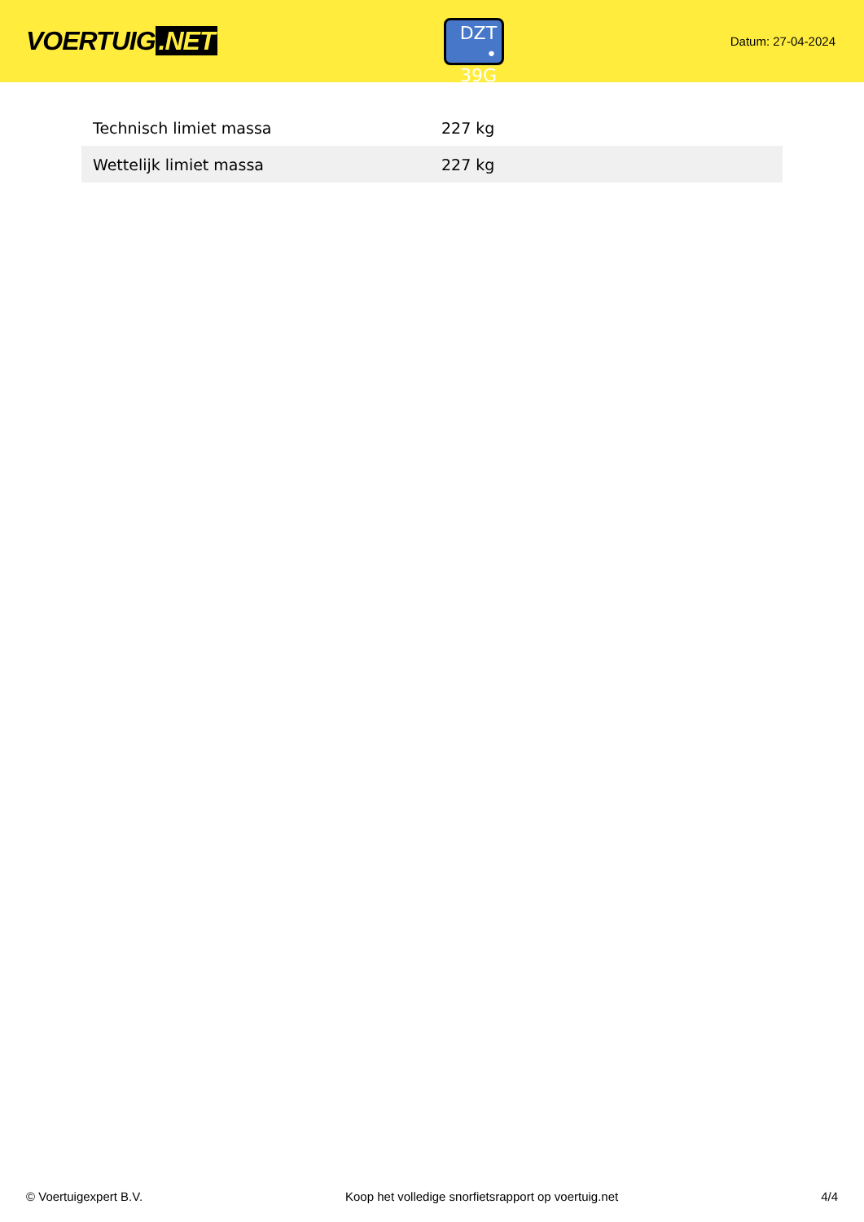VOERTUIG.NET
DZT
• 39G
Datum: 27-04-2024
| Technisch limiet massa | 227 kg |
| Wettelijk limiet massa | 227 kg |
© Voertuigexpert B.V. Koop het volledige snorfietsrapport op voertuig.net 4/4